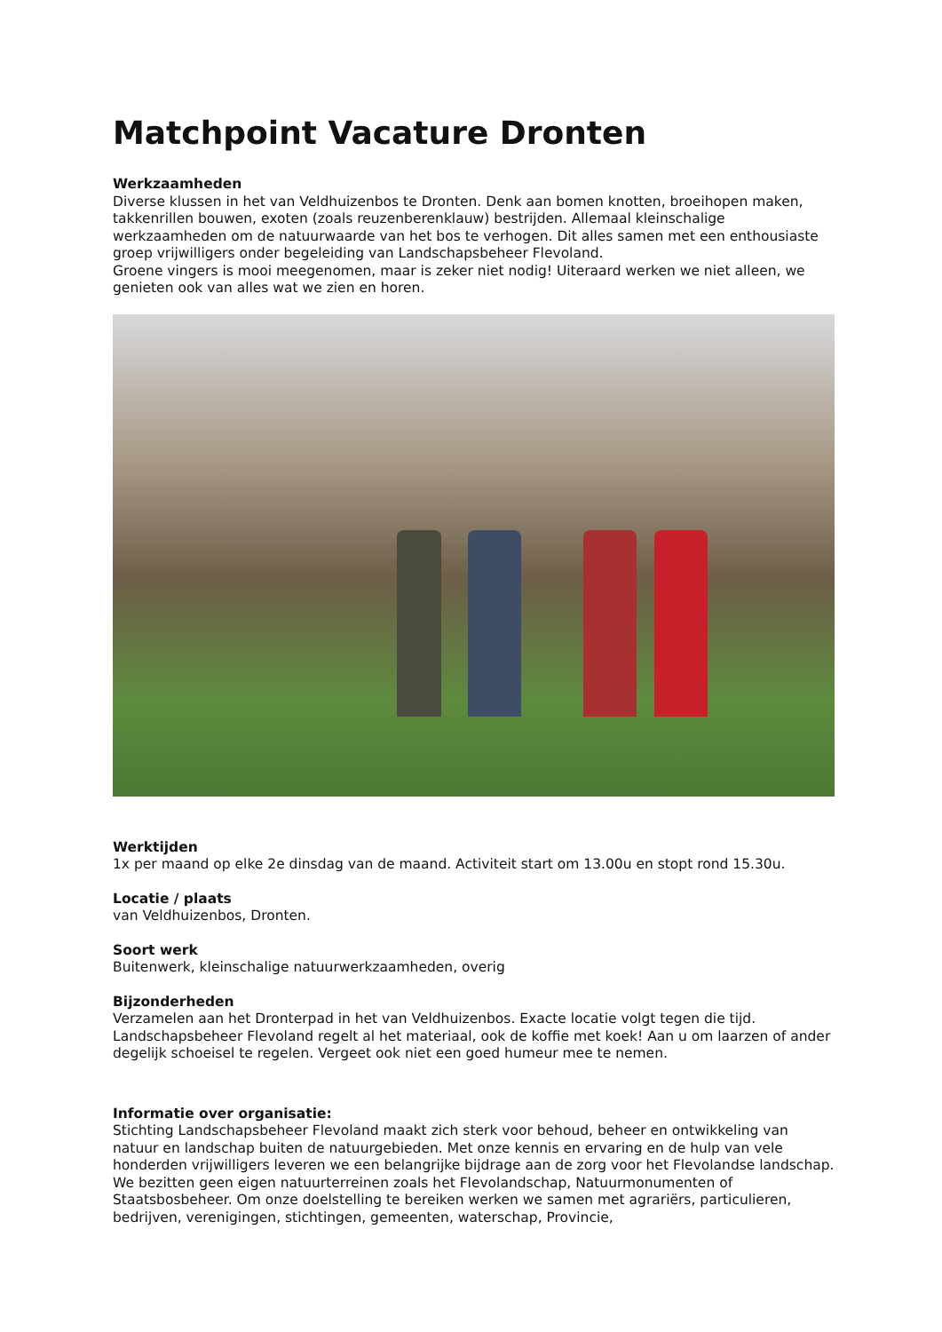Matchpoint Vacature Dronten
Werkzaamheden
Diverse klussen in het van Veldhuizenbos te Dronten. Denk aan bomen knotten, broeihopen maken, takkenrillen bouwen, exoten (zoals reuzenberenklauw) bestrijden. Allemaal kleinschalige werkzaamheden om de natuurwaarde van het bos te verhogen. Dit alles samen met een enthousiaste groep vrijwilligers onder begeleiding van Landschapsbeheer Flevoland.
Groene vingers is mooi meegenomen, maar is zeker niet nodig! Uiteraard werken we niet alleen, we genieten ook van alles wat we zien en horen.
Werktijden
1x per maand op elke 2e dinsdag van de maand. Activiteit start om 13.00u en stopt rond 15.30u.
Locatie / plaats
van Veldhuizenbos, Dronten.
Soort werk
Buitenwerk, kleinschalige natuurwerkzaamheden, overig
Bijzonderheden
Verzamelen aan het Dronterpad in het van Veldhuizenbos. Exacte locatie volgt tegen die tijd. Landschapsbeheer Flevoland regelt al het materiaal, ook de koffie met koek! Aan u om laarzen of ander degelijk schoeisel te regelen. Vergeet ook niet een goed humeur mee te nemen.
Informatie over organisatie:
Stichting Landschapsbeheer Flevoland maakt zich sterk voor behoud, beheer en ontwikkeling van natuur en landschap buiten de natuurgebieden. Met onze kennis en ervaring en de hulp van vele honderden vrijwilligers leveren we een belangrijke bijdrage aan de zorg voor het Flevolandse landschap. We bezitten geen eigen natuurterreinen zoals het Flevolandschap, Natuurmonumenten of Staatsbosbeheer. Om onze doelstelling te bereiken werken we samen met agrariërs, particulieren, bedrijven, verenigingen, stichtingen, gemeenten, waterschap, Provincie,